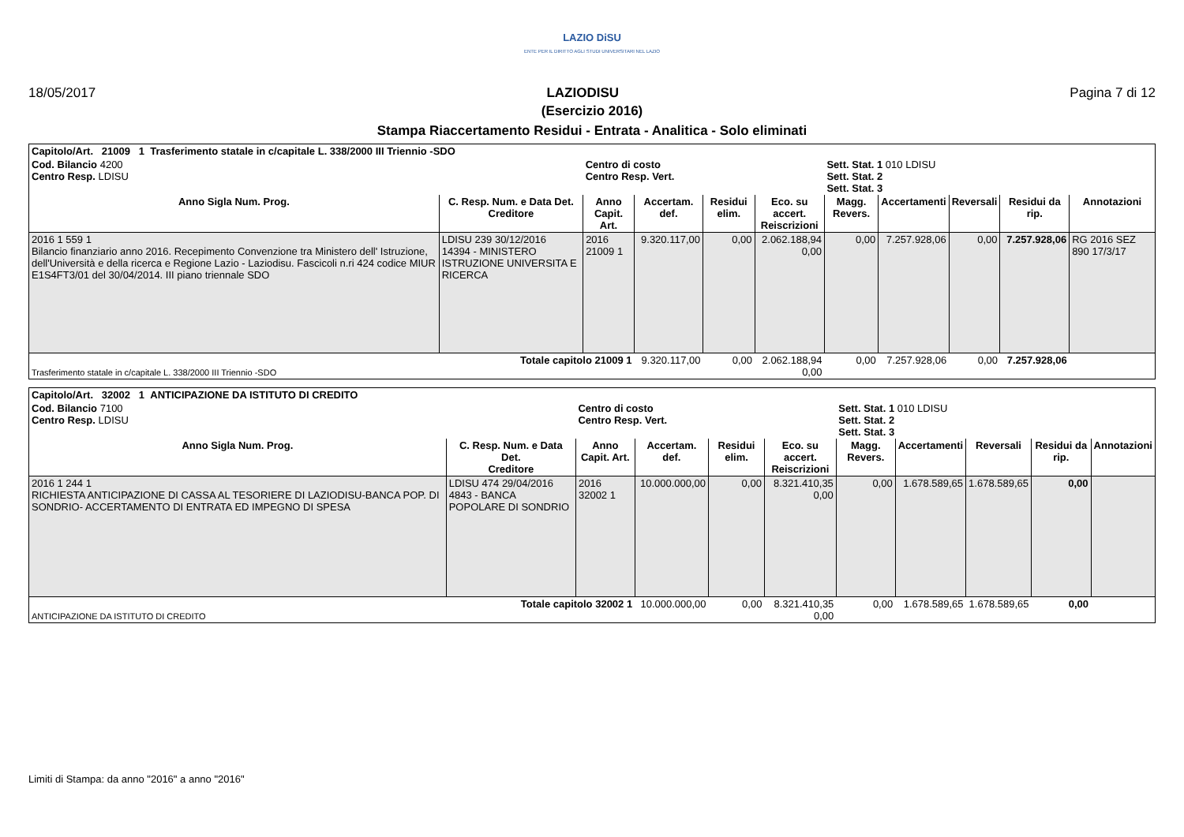LAZIO DiSU
ENTE PER IL DIRITTO AGLI STUDI UNIVERSITARI NEL LAZIO
18/05/2017 LAZIODISU Pagina 7 di 12
(Esercizio 2016)
Stampa Riaccertamento Residui - Entrata - Analitica - Solo eliminati
| Capitolo/Art. 21009 1 Trasferimento statale in c/capitale L. 338/2000 III Triennio -SDO | | | | | | | | | | |
| Cod. Bilancio 4200 Centro Resp. LDISU | | Centro di costo Centro Resp. Vert. | | | | Sett. Stat. 1 010 LDISU Sett. Stat. 2 Sett. Stat. 3 | | | | |
| Anno Sigla Num. Prog. | C. Resp. Num. e Data Det. Creditore | Anno Capit. Art. | Accertam. def. | Residui elim. | Eco. su accert. Reiscrizioni | Magg. Revers. | Accertamenti | Reversali | Residui da rip. | Annotazioni |
| 2016 1 559 1 Bilancio finanziario anno 2016. Recepimento Convenzione tra Ministero dell' Istruzione, dell'Università e della ricerca e Regione Lazio - Laziodisu. Fascicoli n.ri 424 codice MIUR E1S4FT3/01 del 30/04/2014. III piano triennale SDO | LDISU 239 30/12/2016 14394 - MINISTERO ISTRUZIONE UNIVERSITA E RICERCA | 2016 21009 1 | 9.320.117,00 | 0,00 | 2.062.188,94 0,00 | 0,00 | 7.257.928,06 | 0,00 | 7.257.928,06 | RG 2016 SEZ 890 17/3/17 |
| Totale capitolo 21009 1 Trasferimento statale in c/capitale L. 338/2000 III Triennio -SDO | | | 9.320.117,00 | 0,00 | 2.062.188,94 0,00 | 0,00 | 7.257.928,06 | 0,00 | 7.257.928,06 | |
| Capitolo/Art. 32002 1 ANTICIPAZIONE DA ISTITUTO DI CREDITO | | | | | | | | | | |
| Cod. Bilancio 7100 Centro Resp. LDISU | | Centro di costo Centro Resp. Vert. | | | | Sett. Stat. 1 010 LDISU Sett. Stat. 2 Sett. Stat. 3 | | | | |
| Anno Sigla Num. Prog. | C. Resp. Num. e Data Det. Creditore | Anno Capit. Art. | Accertam. def. | Residui elim. | Eco. su accert. Reiscrizioni | Magg. Revers. | Accertamenti | Reversali | Residui da rip. | Annotazioni |
| 2016 1 244 1 RICHIESTA ANTICIPAZIONE DI CASSA AL TESORIERE DI LAZIODISU-BANCA POP. DI SONDRIO- ACCERTAMENTO DI ENTRATA ED IMPEGNO DI SPESA | LDISU 474 29/04/2016 4843 - BANCA POPOLARE DI SONDRIO | 2016 32002 1 | 10.000.000,00 | 0,00 | 8.321.410,35 0,00 | 0,00 | 1.678.589,65 | 1.678.589,65 | 0,00 | |
| Totale capitolo 32002 1 ANTICIPAZIONE DA ISTITUTO DI CREDITO | | | 10.000.000,00 | 0,00 | 8.321.410,35 0,00 | 0,00 | 1.678.589,65 | 1.678.589,65 | 0,00 | |
Limiti di Stampa: da anno "2016" a anno "2016"